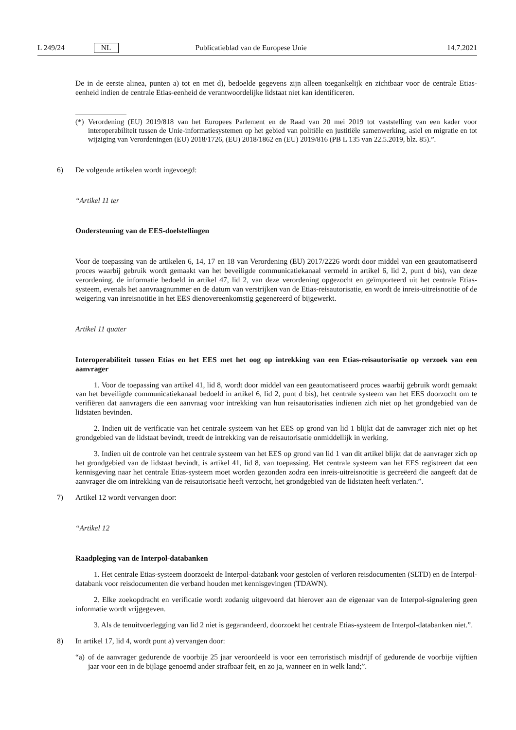L 249/24 NL Publicatieblad van de Europese Unie 14.7.2021
De in de eerste alinea, punten a) tot en met d), bedoelde gegevens zijn alleen toegankelijk en zichtbaar voor de centrale Etias-eenheid indien de centrale Etias-eenheid de verantwoordelijke lidstaat niet kan identificeren.
(*) Verordening (EU) 2019/818 van het Europees Parlement en de Raad van 20 mei 2019 tot vaststelling van een kader voor interoperabiliteit tussen de Unie-informatiesystemen op het gebied van politiële en justitiële samenwerking, asiel en migratie en tot wijziging van Verordeningen (EU) 2018/1726, (EU) 2018/1862 en (EU) 2019/816 (PB L 135 van 22.5.2019, blz. 85).”.
6) De volgende artikelen wordt ingevoegd:
“Artikel 11 ter
Ondersteuning van de EES-doelstellingen
Voor de toepassing van de artikelen 6, 14, 17 en 18 van Verordening (EU) 2017/2226 wordt door middel van een geautomatiseerd proces waarbij gebruik wordt gemaakt van het beveiligde communicatiekanaal vermeld in artikel 6, lid 2, punt d bis), van deze verordening, de informatie bedoeld in artikel 47, lid 2, van deze verordening opgezocht en geïmporteerd uit het centrale Etias-systeem, evenals het aanvraagnummer en de datum van verstrijken van de Etias-reisautorisatie, en wordt de inreis-uitreisnotitie of de weigering van inreisnotitie in het EES dienovereenkomstig gegenereerd of bijgewerkt.
Artikel 11 quater
Interoperabiliteit tussen Etias en het EES met het oog op intrekking van een Etias-reisautorisatie op verzoek van een aanvrager
1. Voor de toepassing van artikel 41, lid 8, wordt door middel van een geautomatiseerd proces waarbij gebruik wordt gemaakt van het beveiligde communicatiekanaal bedoeld in artikel 6, lid 2, punt d bis), het centrale systeem van het EES doorzocht om te verifiëren dat aanvragers die een aanvraag voor intrekking van hun reisautorisaties indienen zich niet op het grondgebied van de lidstaten bevinden.
2. Indien uit de verificatie van het centrale systeem van het EES op grond van lid 1 blijkt dat de aanvrager zich niet op het grondgebied van de lidstaat bevindt, treedt de intrekking van de reisautorisatie onmiddellijk in werking.
3. Indien uit de controle van het centrale systeem van het EES op grond van lid 1 van dit artikel blijkt dat de aanvrager zich op het grondgebied van de lidstaat bevindt, is artikel 41, lid 8, van toepassing. Het centrale systeem van het EES registreert dat een kennisgeving naar het centrale Etias-systeem moet worden gezonden zodra een inreis-uitreisnotitie is gecreëerd die aangeeft dat de aanvrager die om intrekking van de reisautorisatie heeft verzocht, het grondgebied van de lidstaten heeft verlaten.”.
7) Artikel 12 wordt vervangen door:
“Artikel 12
Raadpleging van de Interpol-databanken
1. Het centrale Etias-systeem doorzoekt de Interpol-databank voor gestolen of verloren reisdocumenten (SLTD) en de Interpol-databank voor reisdocumenten die verband houden met kennisgevingen (TDAWN).
2. Elke zoekopdracht en verificatie wordt zodanig uitgevoerd dat hierover aan de eigenaar van de Interpol-signalering geen informatie wordt vrijgegeven.
3. Als de tenuitvoerlegging van lid 2 niet is gegarandeerd, doorzoekt het centrale Etias-systeem de Interpol-databanken niet.”.
8) In artikel 17, lid 4, wordt punt a) vervangen door:
“a) of de aanvrager gedurende de voorbije 25 jaar veroordeeld is voor een terroristisch misdrijf of gedurende de voorbije vijftien jaar voor een in de bijlage genoemd ander strafbaar feit, en zo ja, wanneer en in welk land;”.